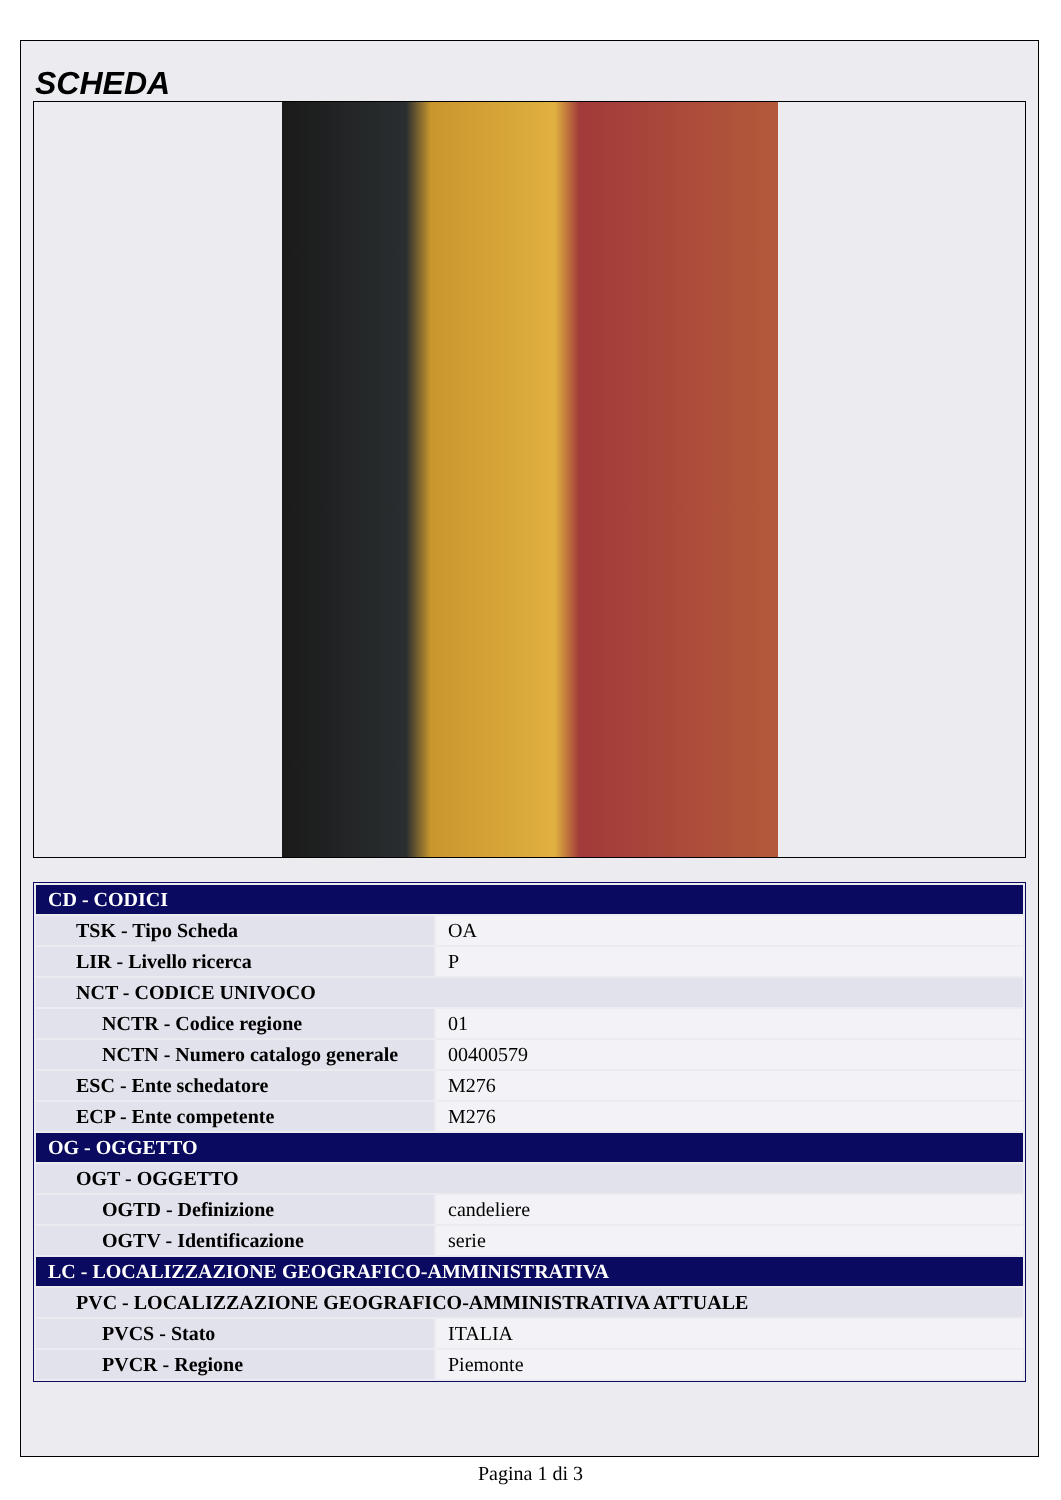SCHEDA
| CD - CODICI | |
| TSK - Tipo Scheda | OA |
| LIR - Livello ricerca | P |
| NCT - CODICE UNIVOCO | |
| NCTR - Codice regione | 01 |
| NCTN - Numero catalogo generale | 00400579 |
| ESC - Ente schedatore | M276 |
| ECP - Ente competente | M276 |
| OG - OGGETTO | |
| OGT - OGGETTO | |
| OGTD - Definizione | candeliere |
| OGTV - Identificazione | serie |
| LC - LOCALIZZAZIONE GEOGRAFICO-AMMINISTRATIVA | |
| PVC - LOCALIZZAZIONE GEOGRAFICO-AMMINISTRATIVA ATTUALE | |
| PVCS - Stato | ITALIA |
| PVCR - Regione | Piemonte |
Pagina 1 di 3